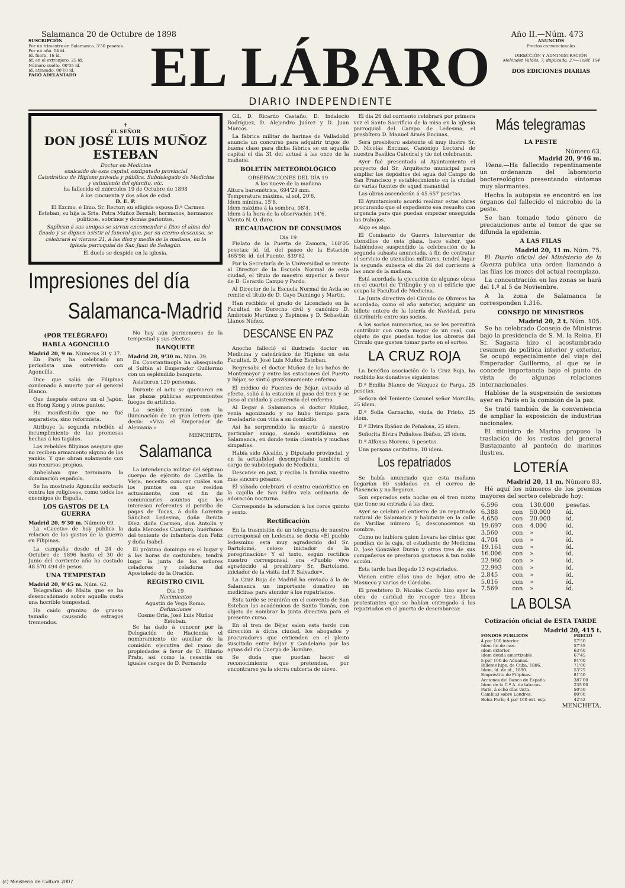Salamanca 20 de Octubre de 1898 Año II.—Núm. 473
SUSCRIPCIÓN
Por un trimestre en Salamanca. 3'50 pesetas.
Por un año. 14 íd.
Id. fuera. 16 íd.
Id. en el extranjero. 25 íd.
Número suelto. 00'05 íd.
Id. atrasado. 00'10 íd.
PAGO ADELANTADO
EL LÁBARO
DIARIO INDEPENDIENTE
ANUNCIOS
Precios convencionales
DIRECCIÓN Y ADMINISTRACIÓN
Meléndez Valdés, 7, duplicado, 2.º—Teléf. 154
DOS EDICIONES DIARIAS
✝
EL SEÑOR
DON JOSÉ LUIS MUÑOZ ESTEBAN
Doctor en Medicina
exalcalde de esta capital, exdiputado provincial
Catedrático de Higiene privada y pública, Subdelegado de Medicina y exteniente del ejército, etc.
ha fallecido el miércoles 19 de Octubre de 1898
á los cincuenta y dos años de edad
D. E. P.
El Excmo. é Ilmo. Sr. Rector; su afligida esposa D.ª Carmen Esteban; su hija la Srta. Petra Muñoz Bernalt; hermanos, hermanos políticos, sobrinos y demás parientes,
Suplican á sus amigos se sirvan encomendar á Dios el alma del finado y se dignen asistir al funeral que, por su eterno descanso, se celebrará el viernes 21, á las diez y media de la mañana, en la iglesia parroquial de San Juan de Sahagún.
El duelo se despide en la iglesia.
Impresiones del día
Salamanca-Madrid
(POR TELÉGRAFO)
HABLA AGONCILLO
Madrid 20, 9 m. Números 31 y 37.
En París ha celebrado un periodista una entrevista con Agoncillo.
Dice que salió de Filipinas condenado á muerte por el general Blanco.
Que después estuvo en el Japón, en Hong Kong y otros puntos.
Ha manifestado que no fué separatista, sino reformista.
Atribuye la segunda rebelión al incumplimiento de las promesas hechas á los tagalos.
Los rebeldes filipinos asegura que no reciben armamento alguno de los yankis. Y que obran solamente con sus recursos propios.
Anhelaban que terminara la dominación española.
Se ha mostrado Agoncillo sectario contra los religiosos, como todos los enemigos de España.
LOS GASTOS DE LA GUERRA
Madrid 20, 9'30 m. Número 69.
La «Gaceta» de hoy publica la relacion de los gastos de la guerra en Filipinas.
La campaña desde el 24 de Octubre de 1896 hasta el 30 de Junio del corriente año ha costado 48.570.494 de pesos.
UNA TEMPESTAD
Madrid 20, 9'45 m. Núm. 62.
Telegrafían de Malta que se ha desencadenado sobre aquella costa una horrible tempestad.
Ha caido granizo de grueso tamaño causando estragos tremendos.
No hay aún pormenores de la tempestad y sus efectos.
BANQUETE
Madrid 20, 9'30 m. Núm. 39.
En Constantinopla ha obsequiado el Sultán al Emperador Guillermo con un espléndido banquete.
Asistieron 120 personas.
Durante el acto se quemaron en las plazas públicas sorprendentes fuegos de artificio.
La sesión terminó con la iluminación de un gran letrero que decía: «Viva el Emperador de Alemania.»
MENCHETA.
Salamanca
La intendencia militar del séptimo cuerpo de ejército de Castilla la Vieja, necesita conocer cuáles son los puntos en que residen actualmente, con el fin de comunicarles asuntos que les interesan referentes al percibo de pagas de Tocas, á doña Lorenza Sánchez Ledesma, doña Benita Díez, doña Carmen, don Antolín y doña Mercedes Cuartero, huérfanos del teniente de infantería don Felix y doña Isabel.
El próximo domingo en el lugar y á las horas de costumbre, tendrá lugar la junta de los señores celadores y celadoras del Apostolado de la Oración.
REGISTRO CIVIL
Día 19
Nacimientos
Agustín de Vega Romo.
Defunciones
Cosme Oria, José Luis Muñoz Esteban.
Se ha dado á conocer por la Delegación de Hacienda el nombramiento de auxiliar de la comisión ejecutiva del ramo de propiedades á favor de D. Hilario Prats, así como la cesantía en iguales cargos de D. Fernando
Gil, D. Ricardo Castaño, D. Indalecio Rodríguez, D. Alejandro Juárez y D. Juan Marcos.
La fábrica militar de harinas de Valladolid anuncia un concurso para adquirir trigos de buena clase para dicha fábrica se en aquella capital el día 31 del actual á las once de la mañana.
BOLETÍN METEOROLÓGICO
OBSERVACIONES DEL DÍA 19
A las nueve de la mañana
Altura barométrica, 694'29 mm.
Temperatura máxima, al sol, 20'6.
Idem mínima, 15'8.
Idem máxima á la sombra, 08'4.
Idem á la hora de la observación 14'6.
Viento N. O. duro.
RECAUDACION DE CONSUMOS
Día 19
Fielato de la Puerta de Zamora, 168'05 pesetas; íd. íd. del paseo de la Estación 465'98; íd. del Puente, 839'82
Por la Secretaría de la Universidad se remite al Director de la Escuela Normal de esta ciudad, el título de maestro superior á favor de D. Gerardo Campo y Pardo.
Al Director de la Escuela Normal de Avila se remite el título de D. Cayo Damingo y Martín.
Han recibido el grado de Licenciado en la Facultad de Derecho civil y canónico D. Ambrosio Martínez y Espinosa y D. Sebastián Llanos Núñez.
DESCANSE EN PAZ
Anoche falleció el ilustrado doctor en Medicina y catedrático de Higiene en esta Facultad, D. José Luis Muñoz Esteban.
Regresaba el doctor Muñoz de los baños de Montemayor y entre las estaciones del Puerto y Béjar, se sintió gravísimamente enfermo.
El médico de Fuentes de Béjar, avisado al efecto, salió á la estación al paso del tren y se puso al cuidado y asistencia del enfermo.
Al llegar á Salamanca el doctor Muñoz, venía agonizando y no hubo tiempo para trasladarle con vida á su domicilio.
Así ha sorprendido la muerte á nuestro particular amigo, siendo sentidísima en Salamanca, en donde tenía clientela y muchas simpatías.
Había sido Alcalde, y Diputado provincial, y en la actualidad desempeñaba también el cargo de subdelegado de Medicina.
Descanse en paz, y reciba la familia nuestro más sincero pésame.
El sábado celebrará el centro eucarístico en la capilla de San Isidro vela ordinaria de adoración nocturna.
Corresponde la adoración á los coros quinto y sexto.
Rectificación
En la trasmisión de un telegrama de nuestro corresponsal en Ledesma se decía «El pueblo ledesmino está muy agradecido del Sr. Bartolomé, celoso iniciador de la peregrinación» Y el texto, según rectifica nuestro corresponsal, era «Pueblo vive agradecido al presbítero Sr. Bartolomé, iniciador de la visita del P. Salvador».
La Cruz Roja de Madrid ha enviado á la de Salamanca un importante donativo en medicinas para atender á los repatriados.
Esta tarde se reunirán en el convento de San Esteban los académicos de Santo Tomás, con objeto de nombrar la junta directiva para el presente curso.
En el tren de Béjar salen esta tarde con dirección á dicha ciudad, los abogados y procuradores que entienden en el pleito suscitado entre Béjar y Candelario por las aguas del río Cuerpo de Hombre.
Se duda que puedan hacer el reconocimiento que pretenden, por encontrarse ya la sierra cubierta de nieve.
El día 26 del corriente celebrará por primera vez el Santo Sacrificio de la misa en la iglesia parroquial del Campo de Ledesma, el presbítero D. Manuel Arnés Encinas.
Será presbítero asistente el muy ilustre Sr. D. Nicolás Encinas, Canónigo Lectoral de nuestra Basílica Catedral y tío del celebrante.
Ayer fué presentado al Ayuntamiento el proyecto del Sr. Arquitecto municipal para ampliar los depósitos del agua del Campo de San Francisco y establecimiento en la ciudad de varias fuentes de aquel manantial
Las obras ascenderán á 45.657 pesetas.
El Ayuntamiento acordó realizar estas obras procurando que el expediente sea resuelto con urgencia para que puedan empezar enseguida los trabajos.
Algo es algo.
El Comisario de Guerra Interventor de utensilios de esta plaza, hace saber, que habiéndose suspendido la celebración de la segunda subasta anunciada, á fin de contratar el servicio de utensilios militares, tendrá lugar la segunda subasta el día 26 del corriente á las once de la mañana.
Está acordada la ejecución de algunas obras en el cuartel de Trilingüe y en el edificio que ocupa la Facultad de Medicina.
La Junta directiva del Círculo de Obreros ha acordado, como el año anterior, adquirir un billete entero de la lotería de Navidad, para distribuirlo entre sus socios.
A los socios numerarios, no se les permitirá contribuir con cuota mayor de un real, con objeto de que puedan todos los obreros del Círculo que gusten tomar parte en el sorteo.
LA CRUZ ROJA
La benéfica asociación de la Cruz Roja, ha recibido los donativos siguientes:
D.ª Emilia Blanco de Vázquez de Parga, 25 pesetas.
Señora del Teniente Coronel señor Morcillo, 25 ídem.
D.ª Sofía Garnacho, viuda de Prieto, 25 ídem.
D.ª Elvira Ibáñez de Peñalosa, 25 ídem.
Señorita Elvira Peñalosa Ibáñez, 25 ídem.
D.ª Alfonsa Moreno, 5 pesetas.
Una persona caritativa, 10 ídem.
Los repatriados
Se había anunciado que esta mañana llegarían 80 soldados en el correo de Plasencia y no llegaron.
Son esperados esta noche en el tren mixto que tiene su entrada á las diez.
Ayer se celebró el entierro de un repatriado natural de Salamanca y habitante en la calle de Varillas número 5; desconocemos su nombre.
Como no hubiera quien llevara las cintas que pendían de la caja, el estudiante de Medicina D. José González Durán y otros tres de sus compañeros se prestaron gustosos á tan noble acción.
Esta tarde han llegado 13 repatriados.
Vienen entre ellos uno de Béjar, otro de Masueco y varios de Córdoba.
El presbítero D. Nicolás Cardo hizo ayer la obra de caridad de recoger tres libros protestantes que se habían entregado á los repatriodos en el puerto de desembarcar.
Más telegramas
LA PESTE
Número 63.
Madrid 20, 9'46 m.
Viena.—Ha fallecido repentinamente un ordenanza del laboratorio bactereológico presentando síntomas muy alarmantes.
Hecha la autopsia se encontró en los órganos del fallecido el microbio de la peste.
Se han tomado todo género de precauciones ante el temor de que se difunda la epidemia.
A LAS FILAS
Madrid 20, 11 m. Núm. 75.
El Diario oficial del Ministerio de la Guerra publica una orden llamando á las filas los mozos del actual reemplazo.
La concentración en las zonas se hará del 1.º al 5 de Noviembre.
A la zona de Salamanca le corresponden 1.316.
CONSEJO DE MINISTROS
Madrid 20, 2 t. Núm. 105.
Se ha celebrado Consejo de Ministros bajo la presidencia de S. M. la Reina. El Sr. Sagasta hizo el acostumbrado resumen de política interior y exterior. Se ocupó especialmente del viaje del Emperador Guillermo, al que se le concede importancia bajo el punto de vista de algunas relaciones internacionales.
Hablóse de la suspensión de sesiones ayer en París en la comisión de la paz.
Se trató también de la conveniencia de ampliar la exposición de industrias nacionales.
El ministro de Marina propuso la traslación de los restos del general Bustamante al panteón de marinos ilustres.
LOTERÍA
Madrid 20, 11 m. Número 83.
Hé aquí los números de los premios mayores del sorteo celebrado hoy:
| 6.596 | con | 130.000 | pesetas. |
| 6.388 | con | 50.000 | íd. |
| 4.650 | con | 20.000 | íd. |
| 19.697 | con | 4.000 | íd. |
| 3.560 | con | » | íd. |
| 4.704 | con | » | íd. |
| 19.161 | con | » | íd. |
| 16.006 | con | » | íd. |
| 22.960 | con | » | íd. |
| 22.993 | con | » | íd. |
| 2.845 | con | » | íd. |
| 5.016 | con | » | íd. |
| 7.569 | con | » | íd. |
LA BOLSA
Cotización oficial de ESTA TARDE
Madrid 20, 415 t.
| FONDOS PÚBLICOS | PRECIO |
| --- | --- |
| 4 por 100 interior. | 57'50 |
| Idem fin de mes. | 57'35 |
| Idem exterior. | 63'60 |
| Idem deuda amortizable. | 67'45 |
| 5 por 100 de Aduanas. | 91'00 |
| Billetes hips. de Cuba, 1886. | 71'00 |
| Idem, íd. de íd., 1890. | 53'25 |
| Empréstito de Filipinas. | 81'50 |
| Acciones del Banco de España. | 387'00 |
| Idem de la C.ª A. de tabacos. | 235'00 |
| París, á ocho días vista. | 50'50 |
| Cambios sobre Londres. | 00'00 |
| Bolsa París; 4 por 100 ext. esp. | 42'52 |
MENCHETA.
(c) Ministerio de Cultura 2007